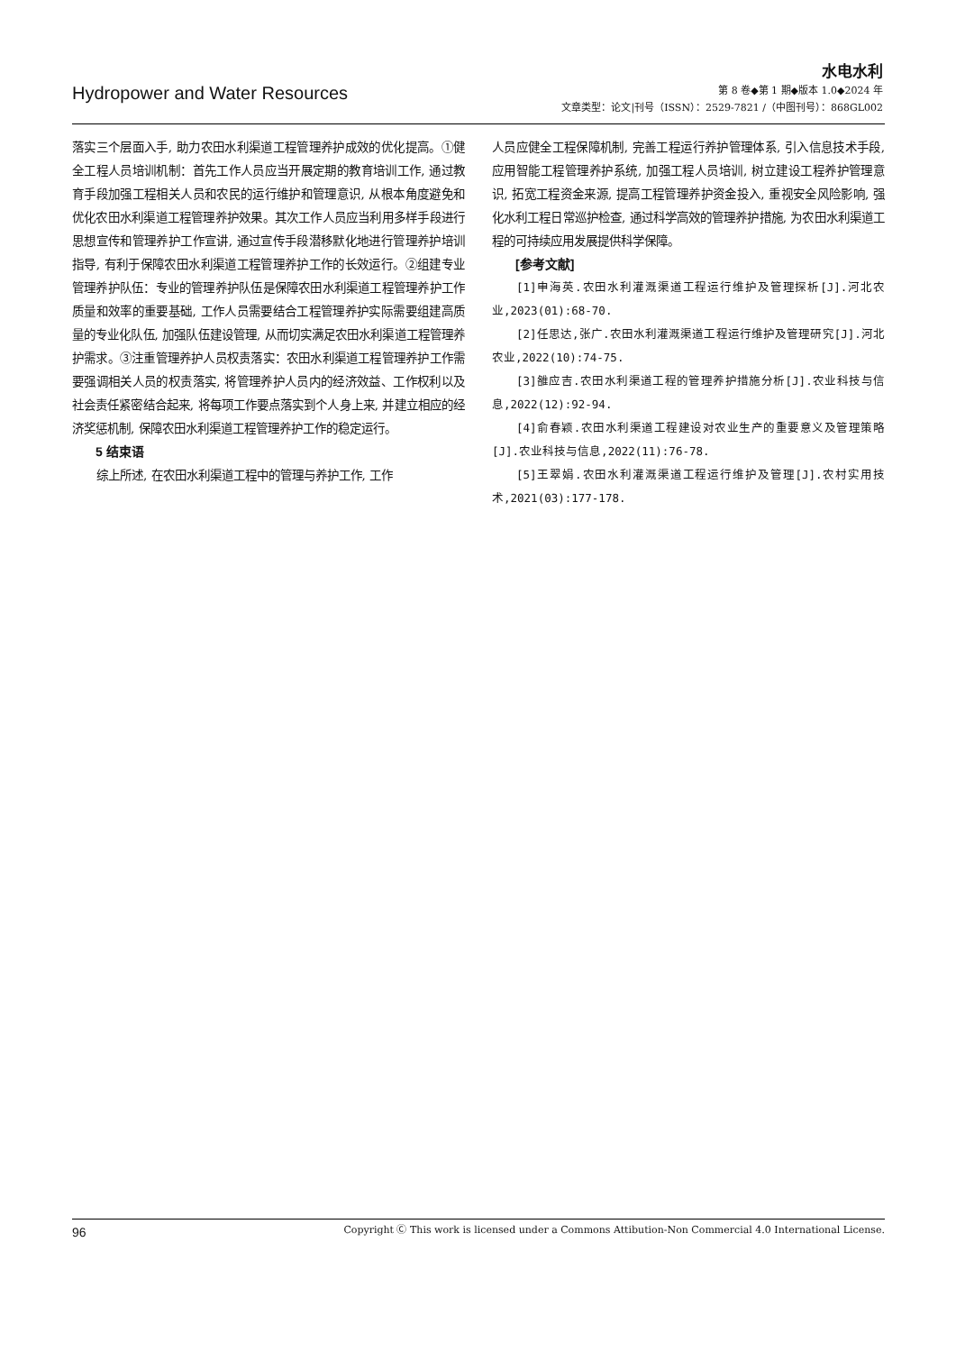Hydropower and Water Resources
水电水利
第 8 卷◆第 1 期◆版本 1.0◆2024 年
文章类型：论文|刊号（ISSN）：2529-7821 /（中图刊号）：868GL002
落实三个层面入手, 助力农田水利渠道工程管理养护成效的优化提高。①健全工程人员培训机制：首先工作人员应当开展定期的教育培训工作, 通过教育手段加强工程相关人员和农民的运行维护和管理意识, 从根本角度避免和优化农田水利渠道工程管理养护效果。其次工作人员应当利用多样手段进行思想宣传和管理养护工作宣讲, 通过宣传手段潜移默化地进行管理养护培训指导, 有利于保障农田水利渠道工程管理养护工作的长效运行。②组建专业管理养护队伍：专业的管理养护队伍是保障农田水利渠道工程管理养护工作质量和效率的重要基础, 工作人员需要结合工程管理养护实际需要组建高质量的专业化队伍, 加强队伍建设管理, 从而切实满足农田水利渠道工程管理养护需求。③注重管理养护人员权责落实：农田水利渠道工程管理养护工作需要强调相关人员的权责落实, 将管理养护人员内的经济效益、工作权利以及社会责任紧密结合起来, 将每项工作要点落实到个人身上来, 并建立相应的经济奖惩机制, 保障农田水利渠道工程管理养护工作的稳定运行。
5 结束语
综上所述, 在农田水利渠道工程中的管理与养护工作, 工作
人员应健全工程保障机制, 完善工程运行养护管理体系, 引入信息技术手段, 应用智能工程管理养护系统, 加强工程人员培训, 树立建设工程养护管理意识, 拓宽工程资金来源, 提高工程管理养护资金投入, 重视安全风险影响, 强化水利工程日常巡护检查, 通过科学高效的管理养护措施, 为农田水利渠道工程的可持续应用发展提供科学保障。
[参考文献]
[1]申海英.农田水利灌溉渠道工程运行维护及管理探析[J].河北农业,2023(01):68-70.
[2]任思达,张广.农田水利灌溉渠道工程运行维护及管理研究[J].河北农业,2022(10):74-75.
[3]雒应吉.农田水利渠道工程的管理养护措施分析[J].农业科技与信息,2022(12):92-94.
[4]俞春颖.农田水利渠道工程建设对农业生产的重要意义及管理策略[J].农业科技与信息,2022(11):76-78.
[5]王翠娟.农田水利灌溉渠道工程运行维护及管理[J].农村实用技术,2021(03):177-178.
96 Copyright Ⓒ This work is licensed under a Commons Attibution-Non Commercial 4.0 International License.